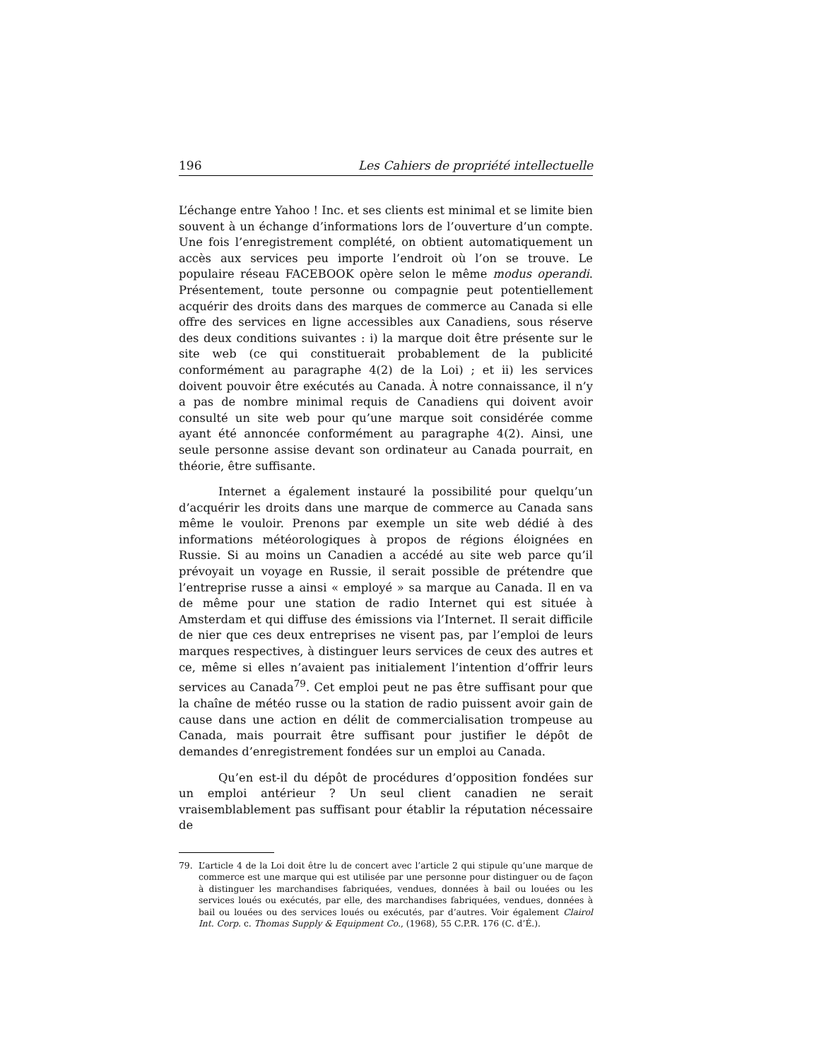196 Les Cahiers de propriété intellectuelle
L’échange entre Yahoo ! Inc. et ses clients est minimal et se limite bien souvent à un échange d’informations lors de l’ouverture d’un compte. Une fois l’enregistrement complété, on obtient automatiquement un accès aux services peu importe l’endroit où l’on se trouve. Le populaire réseau FACEBOOK opère selon le même modus operandi. Présentement, toute personne ou compagnie peut potentiellement acquérir des droits dans des marques de commerce au Canada si elle offre des services en ligne accessibles aux Canadiens, sous réserve des deux conditions suivantes : i) la marque doit être présente sur le site web (ce qui constituerait probablement de la publicité conformément au paragraphe 4(2) de la Loi) ; et ii) les services doivent pouvoir être exécutés au Canada. À notre connaissance, il n’y a pas de nombre minimal requis de Canadiens qui doivent avoir consulté un site web pour qu’une marque soit considérée comme ayant été annoncée conformément au paragraphe 4(2). Ainsi, une seule personne assise devant son ordinateur au Canada pourrait, en théorie, être suffisante.
Internet a également instauré la possibilité pour quelqu’un d’acquérir les droits dans une marque de commerce au Canada sans même le vouloir. Prenons par exemple un site web dédié à des informations météorologiques à propos de régions éloignées en Russie. Si au moins un Canadien a accédé au site web parce qu’il prévoyait un voyage en Russie, il serait possible de prétendre que l’entreprise russe a ainsi « employé » sa marque au Canada. Il en va de même pour une station de radio Internet qui est située à Amsterdam et qui diffuse des émissions via l’Internet. Il serait difficile de nier que ces deux entreprises ne visent pas, par l’emploi de leurs marques respectives, à distinguer leurs services de ceux des autres et ce, même si elles n’avaient pas initialement l’intention d’offrir leurs services au Canada<sup>79</sup>. Cet emploi peut ne pas être suffisant pour que la chaîne de météo russe ou la station de radio puissent avoir gain de cause dans une action en délit de commercialisation trompeuse au Canada, mais pourrait être suffisant pour justifier le dépôt de demandes d’enregistrement fondées sur un emploi au Canada.
Qu’en est-il du dépôt de procédures d’opposition fondées sur un emploi antérieur ? Un seul client canadien ne serait vraisemblablement pas suffisant pour établir la réputation nécessaire de
79. L’article 4 de la Loi doit être lu de concert avec l’article 2 qui stipule qu’une marque de commerce est une marque qui est utilisée par une personne pour distinguer ou de façon à distinguer les marchandises fabriquées, vendues, données à bail ou louées ou les services loués ou exécutés, par elle, des marchandises fabriquées, vendues, données à bail ou louées ou des services loués ou exécutés, par d’autres. Voir également Clairol Int. Corp. c. Thomas Supply & Equipment Co., (1968), 55 C.P.R. 176 (C. d’É.).